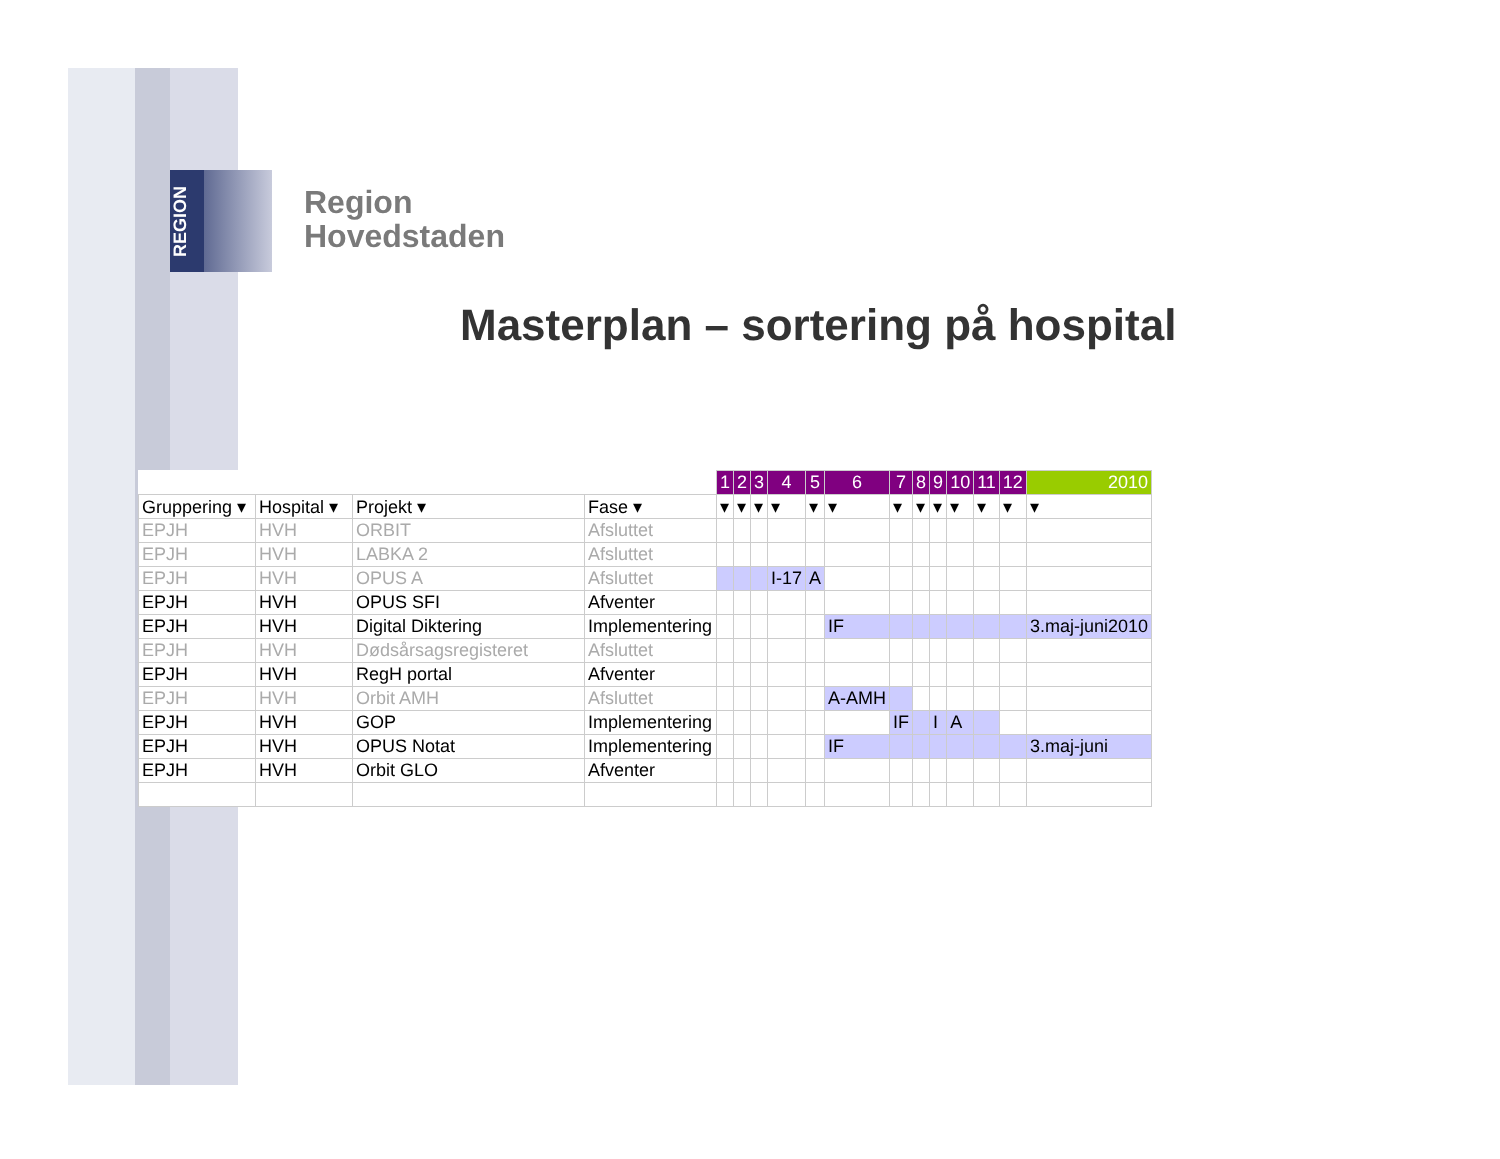REGION
Region
Hovedstaden
Masterplan – sortering på hospital
| | | | | 1 | 2 | 3 | 4 | 5 | 6 | 7 | 8 | 9 | 10 | 11 | 12 | 2010 |
| --- | --- | --- | --- | --- | --- | --- | --- | --- | --- | --- | --- | --- | --- | --- | --- | --- |
| Gruppering ▾ | Hospital ▾ | Projekt ▾ | Fase ▾ | ▾ | ▾ | ▾ | ▾ | ▾ | ▾ | ▾ | ▾ | ▾ | ▾ | ▾ | ▾ | ▾ |
| EPJH | HVH | ORBIT | Afsluttet | | | | | | | | | | | | | |
| EPJH | HVH | LABKA 2 | Afsluttet | | | | | | | | | | | | | |
| EPJH | HVH | OPUS A | Afsluttet | | | | I-17 | A | | | | | | | | |
| EPJH | HVH | OPUS SFI | Afventer | | | | | | | | | | | | | |
| EPJH | HVH | Digital Diktering | Implementering | | | | | | IF | | | | | | | 3.maj-juni2010 |
| EPJH | HVH | Dødsårsagsregisteret | Afsluttet | | | | | | | | | | | | | |
| EPJH | HVH | RegH portal | Afventer | | | | | | | | | | | | | |
| EPJH | HVH | Orbit AMH | Afsluttet | | | | | | A-AMH | | | | | | | |
| EPJH | HVH | GOP | Implementering | | | | | | | IF | | I | A | | | |
| EPJH | HVH | OPUS Notat | Implementering | | | | | | IF | | | | | | | 3.maj-juni |
| EPJH | HVH | Orbit GLO | Afventer | | | | | | | | | | | | | |